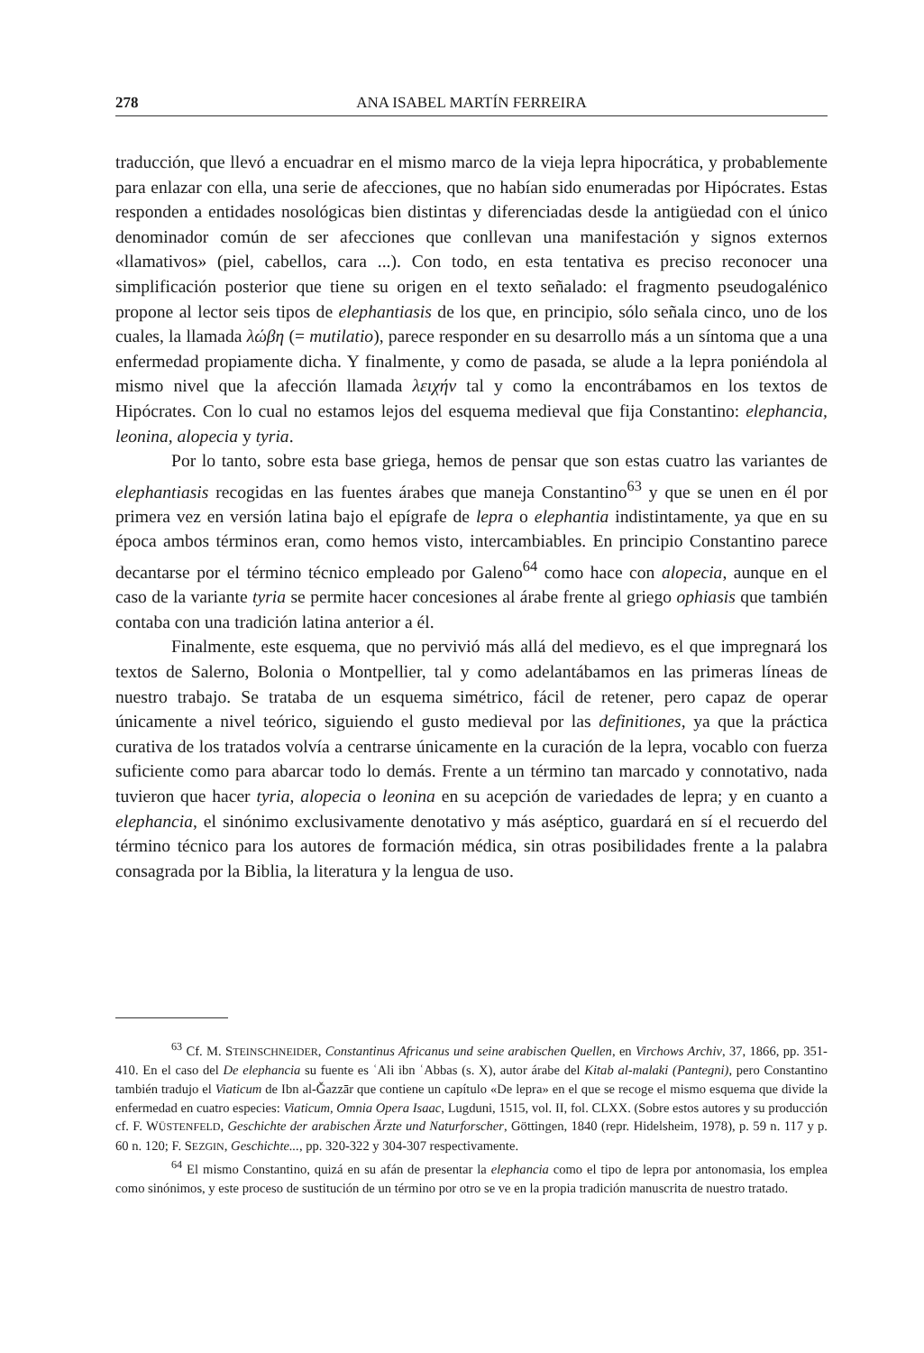278 ANA ISABEL MARTÍN FERREIRA
traducción, que llevó a encuadrar en el mismo marco de la vieja lepra hipocrática, y probablemente para enlazar con ella, una serie de afecciones, que no habían sido enumeradas por Hipócrates. Estas responden a entidades nosológicas bien distintas y diferenciadas desde la antigüedad con el único denominador común de ser afecciones que conllevan una manifestación y signos externos «llamativos» (piel, cabellos, cara ...). Con todo, en esta tentativa es preciso reconocer una simplificación posterior que tiene su origen en el texto señalado: el fragmento pseudogalénico propone al lector seis tipos de elephantiasis de los que, en principio, sólo señala cinco, uno de los cuales, la llamada λώβη (= mutilatio), parece responder en su desarrollo más a un síntoma que a una enfermedad propiamente dicha. Y finalmente, y como de pasada, se alude a la lepra poniéndola al mismo nivel que la afección llamada λειχήν tal y como la encontrábamos en los textos de Hipócrates. Con lo cual no estamos lejos del esquema medieval que fija Constantino: elephancia, leonina, alopecia y tyria.
Por lo tanto, sobre esta base griega, hemos de pensar que son estas cuatro las variantes de elephantiasis recogidas en las fuentes árabes que maneja Constantino<sup>63</sup> y que se unen en él por primera vez en versión latina bajo el epígrafe de lepra o elephantia indistintamente, ya que en su época ambos términos eran, como hemos visto, intercambiables. En principio Constantino parece decantarse por el término técnico empleado por Galeno<sup>64</sup> como hace con alopecia, aunque en el caso de la variante tyria se permite hacer concesiones al árabe frente al griego ophiasis que también contaba con una tradición latina anterior a él.
Finalmente, este esquema, que no pervivió más allá del medievo, es el que impregnará los textos de Salerno, Bolonia o Montpellier, tal y como adelantábamos en las primeras líneas de nuestro trabajo. Se trataba de un esquema simétrico, fácil de retener, pero capaz de operar únicamente a nivel teórico, siguiendo el gusto medieval por las definitiones, ya que la práctica curativa de los tratados volvía a centrarse únicamente en la curación de la lepra, vocablo con fuerza suficiente como para abarcar todo lo demás. Frente a un término tan marcado y connotativo, nada tuvieron que hacer tyria, alopecia o leonina en su acepción de variedades de lepra; y en cuanto a elephancia, el sinónimo exclusivamente denotativo y más aséptico, guardará en sí el recuerdo del término técnico para los autores de formación médica, sin otras posibilidades frente a la palabra consagrada por la Biblia, la literatura y la lengua de uso.
<sup>63</sup> Cf. M. STEINSCHNEIDER, Constantinus Africanus und seine arabischen Quellen, en Virchows Archiv, 37, 1866, pp. 351-410. En el caso del De elephancia su fuente es ʿAli ibn ʿAbbas (s. X), autor árabe del Kitab al-malaki (Pantegni), pero Constantino también tradujo el Viaticum de Ibn al-Ǧazzār que contiene un capítulo «De lepra» en el que se recoge el mismo esquema que divide la enfermedad en cuatro especies: Viaticum, Omnia Opera Isaac, Lugduni, 1515, vol. II, fol. CLXX. (Sobre estos autores y su producción cf. F. WÜSTENFELD, Geschichte der arabischen Ärzte und Naturforscher, Göttingen, 1840 (repr. Hidelsheim, 1978), p. 59 n. 117 y p. 60 n. 120; F. SEZGIN, Geschichte..., pp. 320-322 y 304-307 respectivamente.
<sup>64</sup> El mismo Constantino, quizá en su afán de presentar la elephancia como el tipo de lepra por antonomasia, los emplea como sinónimos, y este proceso de sustitución de un término por otro se ve en la propia tradición manuscrita de nuestro tratado.